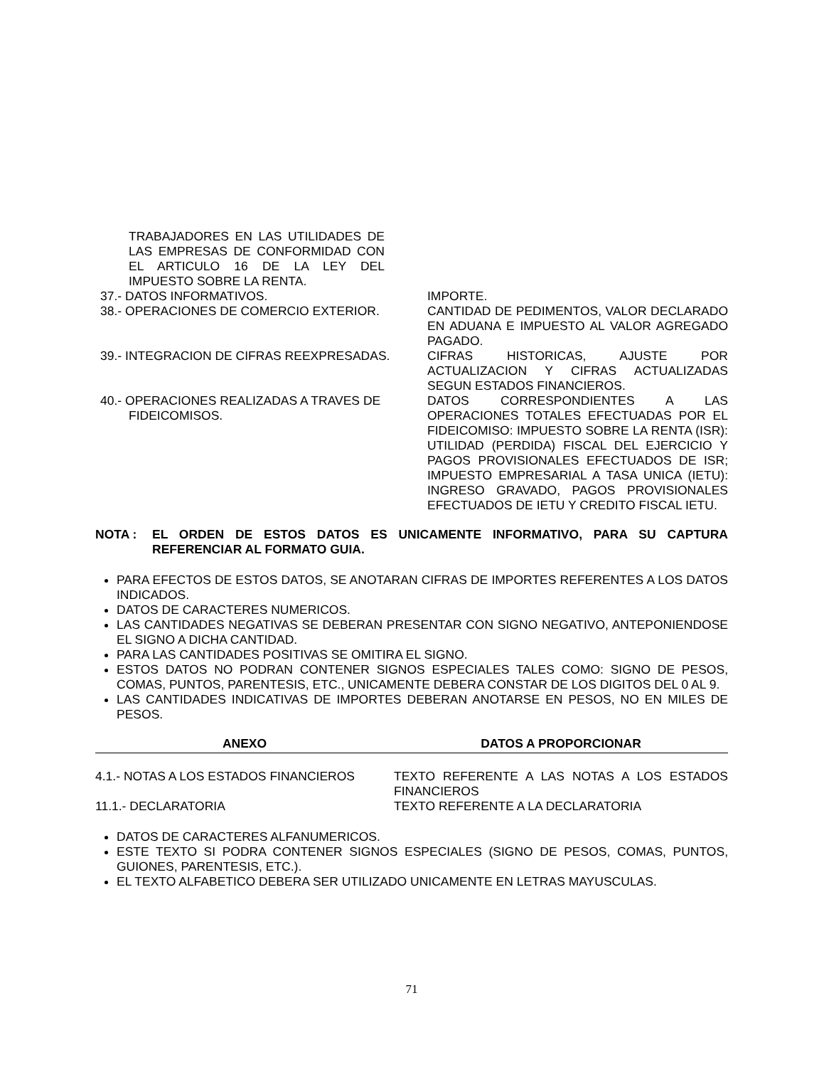| TRABAJADORES EN LAS UTILIDADES DE LAS EMPRESAS DE CONFORMIDAD CON EL ARTICULO 16 DE LA LEY DEL IMPUESTO SOBRE LA RENTA. | |
| 37.- DATOS INFORMATIVOS. | IMPORTE. |
| 38.- OPERACIONES DE COMERCIO EXTERIOR. | CANTIDAD DE PEDIMENTOS, VALOR DECLARADO EN ADUANA E IMPUESTO AL VALOR AGREGADO PAGADO. |
| 39.- INTEGRACION DE CIFRAS REEXPRESADAS. | CIFRAS HISTORICAS, AJUSTE POR ACTUALIZACION Y CIFRAS ACTUALIZADAS SEGUN ESTADOS FINANCIEROS. |
| 40.- OPERACIONES REALIZADAS A TRAVES DE FIDEICOMISOS. | DATOS CORRESPONDIENTES A LAS OPERACIONES TOTALES EFECTUADAS POR EL FIDEICOMISO: IMPUESTO SOBRE LA RENTA (ISR): UTILIDAD (PERDIDA) FISCAL DEL EJERCICIO Y PAGOS PROVISIONALES EFECTUADOS DE ISR; IMPUESTO EMPRESARIAL A TASA UNICA (IETU): INGRESO GRAVADO, PAGOS PROVISIONALES EFECTUADOS DE IETU Y CREDITO FISCAL IETU. |
NOTA : EL ORDEN DE ESTOS DATOS ES UNICAMENTE INFORMATIVO, PARA SU CAPTURA REFERENCIAR AL FORMATO GUIA.
PARA EFECTOS DE ESTOS DATOS, SE ANOTARAN CIFRAS DE IMPORTES REFERENTES A LOS DATOS INDICADOS.
DATOS DE CARACTERES NUMERICOS.
LAS CANTIDADES NEGATIVAS SE DEBERAN PRESENTAR CON SIGNO NEGATIVO, ANTEPONIENDOSE EL SIGNO A DICHA CANTIDAD.
PARA LAS CANTIDADES POSITIVAS SE OMITIRA EL SIGNO.
ESTOS DATOS NO PODRAN CONTENER SIGNOS ESPECIALES TALES COMO: SIGNO DE PESOS, COMAS, PUNTOS, PARENTESIS, ETC., UNICAMENTE DEBERA CONSTAR DE LOS DIGITOS DEL 0 AL 9.
LAS CANTIDADES INDICATIVAS DE IMPORTES DEBERAN ANOTARSE EN PESOS, NO EN MILES DE PESOS.
| ANEXO | DATOS A PROPORCIONAR |
| --- | --- |
| 4.1.- NOTAS A LOS ESTADOS FINANCIEROS | TEXTO REFERENTE A LAS NOTAS A LOS ESTADOS FINANCIEROS |
| 11.1.- DECLARATORIA | TEXTO REFERENTE A LA DECLARATORIA |
DATOS DE CARACTERES ALFANUMERICOS.
ESTE TEXTO SI PODRA CONTENER SIGNOS ESPECIALES (SIGNO DE PESOS, COMAS, PUNTOS, GUIONES, PARENTESIS, ETC.).
EL TEXTO ALFABETICO DEBERA SER UTILIZADO UNICAMENTE EN LETRAS MAYUSCULAS.
71